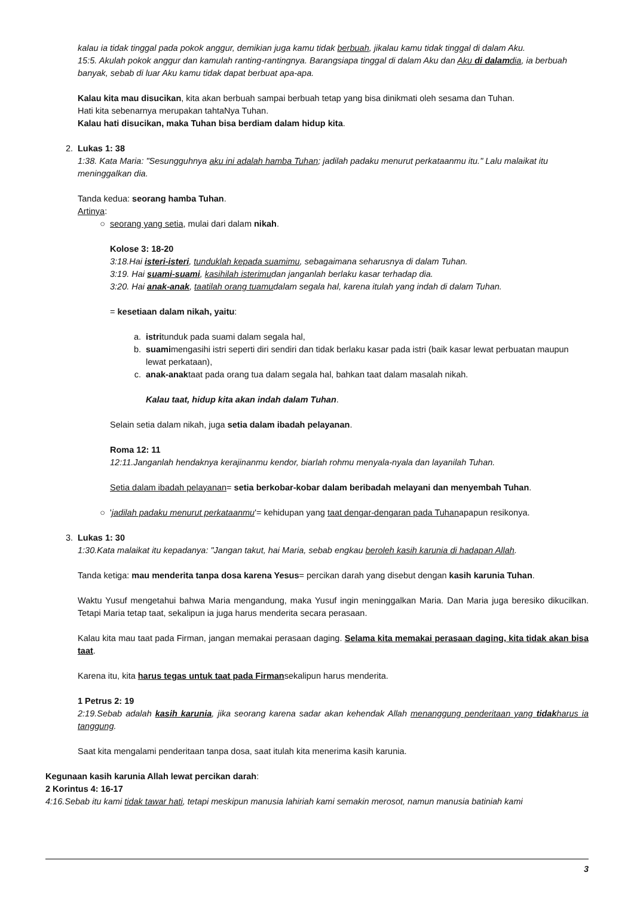kalau ia tidak tinggal pada pokok anggur, demikian juga kamu tidak berbuah, jikalau kamu tidak tinggal di dalam Aku.
15:5. Akulah pokok anggur dan kamulah ranting-rantingnya. Barangsiapa tinggal di dalam Aku dan Aku di dalamdia, ia berbuah banyak, sebab di luar Aku kamu tidak dapat berbuat apa-apa.
Kalau kita mau disucikan, kita akan berbuah sampai berbuah tetap yang bisa dinikmati oleh sesama dan Tuhan.
Hati kita sebenarnya merupakan tahtaNya Tuhan.
Kalau hati disucikan, maka Tuhan bisa berdiam dalam hidup kita.
2. Lukas 1: 38
1:38. Kata Maria: "Sesungguhnya aku ini adalah hamba Tuhan; jadilah padaku menurut perkataanmu itu." Lalu malaikat itu meninggalkan dia.
Tanda kedua: seorang hamba Tuhan.
Artinya:
○ seorang yang setia, mulai dari dalam nikah.
Kolose 3: 18-20
3:18.Hai isteri-isteri, tunduklah kepada suamimu, sebagaimana seharusnya di dalam Tuhan.
3:19. Hai suami-suami, kasihilah isterimudan janganlah berlaku kasar terhadap dia.
3:20. Hai anak-anak, taatilah orang tuamudalam segala hal, karena itulah yang indah di dalam Tuhan.
= kesetiaan dalam nikah, yaitu:
a. istritunduk pada suami dalam segala hal,
b. suamimengasihi istri seperti diri sendiri dan tidak berlaku kasar pada istri (baik kasar lewat perbuatan maupun lewat perkataan),
c. anak-anaktaat pada orang tua dalam segala hal, bahkan taat dalam masalah nikah.
Kalau taat, hidup kita akan indah dalam Tuhan.
Selain setia dalam nikah, juga setia dalam ibadah pelayanan.
Roma 12: 11
12:11.Janganlah hendaknya kerajinanmu kendor, biarlah rohmu menyala-nyala dan layanilah Tuhan.
Setia dalam ibadah pelayanan= setia berkobar-kobar dalam beribadah melayani dan menyembah Tuhan.
○ 'jadilah padaku menurut perkataanmu'= kehidupan yang taat dengar-dengaran pada Tuhanapapun resikonya.
3. Lukas 1: 30
1:30.Kata malaikat itu kepadanya: "Jangan takut, hai Maria, sebab engkau beroleh kasih karunia di hadapan Allah.
Tanda ketiga: mau menderita tanpa dosa karena Yesus= percikan darah yang disebut dengan kasih karunia Tuhan.
Waktu Yusuf mengetahui bahwa Maria mengandung, maka Yusuf ingin meninggalkan Maria. Dan Maria juga beresiko dikucilkan. Tetapi Maria tetap taat, sekalipun ia juga harus menderita secara perasaan.
Kalau kita mau taat pada Firman, jangan memakai perasaan daging. Selama kita memakai perasaan daging, kita tidak akan bisa taat.
Karena itu, kita harus tegas untuk taat pada Firmansekalipun harus menderita.
1 Petrus 2: 19
2:19.Sebab adalah kasih karunia, jika seorang karena sadar akan kehendak Allah menanggung penderitaan yang tidakharus ia tanggung.
Saat kita mengalami penderitaan tanpa dosa, saat itulah kita menerima kasih karunia.
Kegunaan kasih karunia Allah lewat percikan darah:
2 Korintus 4: 16-17
4:16.Sebab itu kami tidak tawar hati, tetapi meskipun manusia lahiriah kami semakin merosot, namun manusia batiniah kami
3